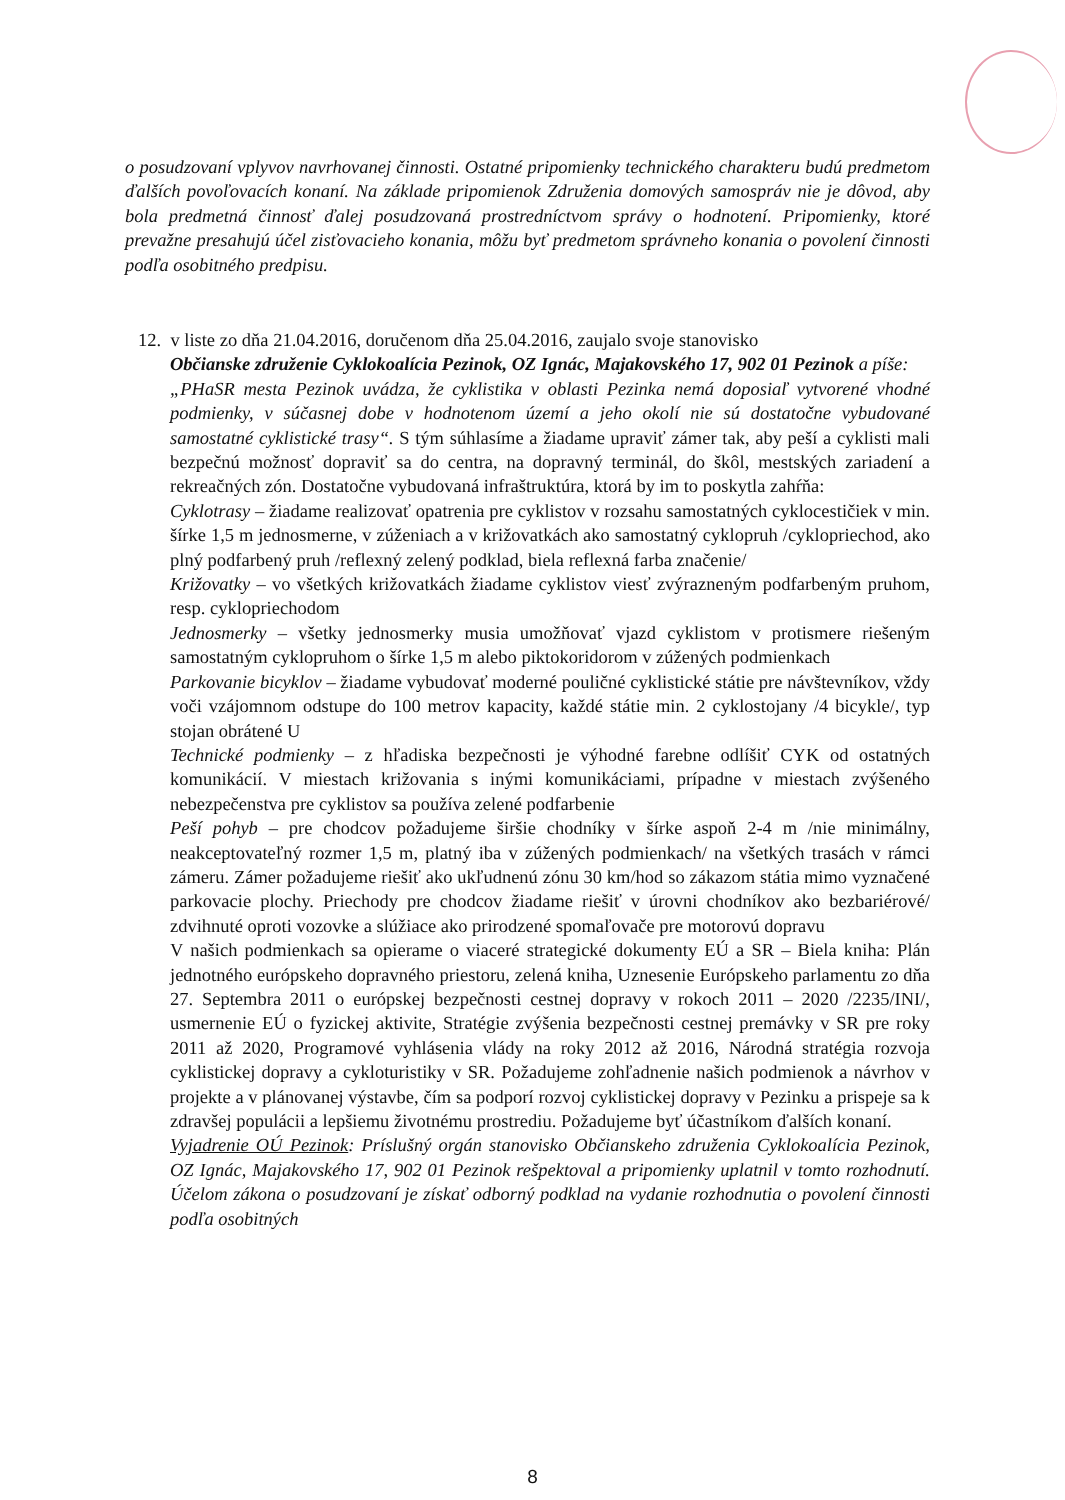o posudzovaní vplyvov navrhovanej činnosti. Ostatné pripomienky technického charakteru budú predmetom ďalších povoľovacích konaní. Na základe pripomienok Združenia domových samospráv nie je dôvod, aby bola predmetná činnosť ďalej posudzovaná prostredníctvom správy o hodnotení. Pripomienky, ktoré prevažne presahujú účel zisťovacieho konania, môžu byť predmetom správneho konania o povolení činnosti podľa osobitného predpisu.
12. v liste zo dňa 21.04.2016, doručenom dňa 25.04.2016, zaujalo svoje stanovisko
Občianske združenie Cyklokoalícia Pezinok, OZ Ignác, Majakovského 17, 902 01 Pezinok a píše:
„PHaSR mesta Pezinok uvádza, že cyklistika v oblasti Pezinka nemá doposiaľ vytvorené vhodné podmienky, v súčasnej dobe v hodnotenom území a jeho okolí nie sú dostatočne vybudované samostatné cyklistické trasy“. S tým súhlasíme a žiadame upraviť zámer tak, aby peší a cyklisti mali bezpečnú možnosť dopraviť sa do centra, na dopravný terminál, do škôl, mestských zariadení a rekreačných zón. Dostatočne vybudovaná infraštruktúra, ktorá by im to poskytla zahŕňa:
Cyklotrasy – žiadame realizovať opatrenia pre cyklistov v rozsahu samostatných cyklocestičiek v min. šírke 1,5 m jednosmerne, v zúženiach a v križovatkách ako samostatný cyklopruh /cyklopriechod, ako plný podfarbený pruh /reflexný zelený podklad, biela reflexná farba značenie/
Križovatky – vo všetkých križovatkách žiadame cyklistov viesť zvýrazneným podfarbeným pruhom, resp. cyklopriechodom
Jednosmerky – všetky jednosmerky musia umožňovať vjazd cyklistom v protismere riešeným samostatným cyklopruhom o šírke 1,5 m alebo piktokoridorom v zúžených podmienkach
Parkovanie bicyklov – žiadame vybudovať moderné pouličné cyklistické státie pre návštevníkov, vždy voči vzájomnom odstupe do 100 metrov kapacity, každé státie min. 2 cyklostojany /4 bicykle/, typ stojan obrátené U
Technické podmienky – z hľadiska bezpečnosti je výhodné farebne odlíšiť CYK od ostatných komunikácií. V miestach križovania s inými komunikáciami, prípadne v miestach zvýšeného nebezpečenstva pre cyklistov sa používa zelené podfarbenie
Peší pohyb – pre chodcov požadujeme širšie chodníky v šírke aspoň 2-4 m /nie minimálny, neakceptovateľný rozmer 1,5 m, platný iba v zúžených podmienkach/ na všetkých trasách v rámci zámeru. Zámer požadujeme riešiť ako ukľudnenú zónu 30 km/hod so zákazom státia mimo vyznačené parkovacie plochy. Priechody pre chodcov žiadame riešiť v úrovni chodníkov ako bezbariérové/ zdvihnuté oproti vozovke a slúžiace ako prirodzené spomaľovače pre motorovú dopravu
V našich podmienkach sa opierame o viaceré strategické dokumenty EÚ a SR – Biela kniha: Plán jednotného európskeho dopravného priestoru, zelená kniha, Uznesenie Európskeho parlamentu zo dňa 27. Septembra 2011 o európskej bezpečnosti cestnej dopravy v rokoch 2011 – 2020 /2235/INI/, usmernenie EÚ o fyzickej aktivite, Stratégie zvýšenia bezpečnosti cestnej premávky v SR pre roky 2011 až 2020, Programové vyhlásenia vlády na roky 2012 až 2016, Národná stratégia rozvoja cyklistickej dopravy a cykloturistiky v SR. Požadujeme zohľadnenie našich podmienok a návrhov v projekte a v plánovanej výstavbe, čím sa podporí rozvoj cyklistickej dopravy v Pezinku a prispeje sa k zdravšej populácii a lepšiemu životnému prostrediu. Požadujeme byť účastníkom ďalších konaní.
Vyjadrenie OÚ Pezinok: Príslušný orgán stanovisko Občianskeho združenia Cyklokoalícia Pezinok, OZ Ignác, Majakovského 17, 902 01 Pezinok rešpektoval a pripomienky uplatnil v tomto rozhodnutí. Účelom zákona o posudzovaní je získať odborný podklad na vydanie rozhodnutia o povolení činnosti podľa osobitných
8